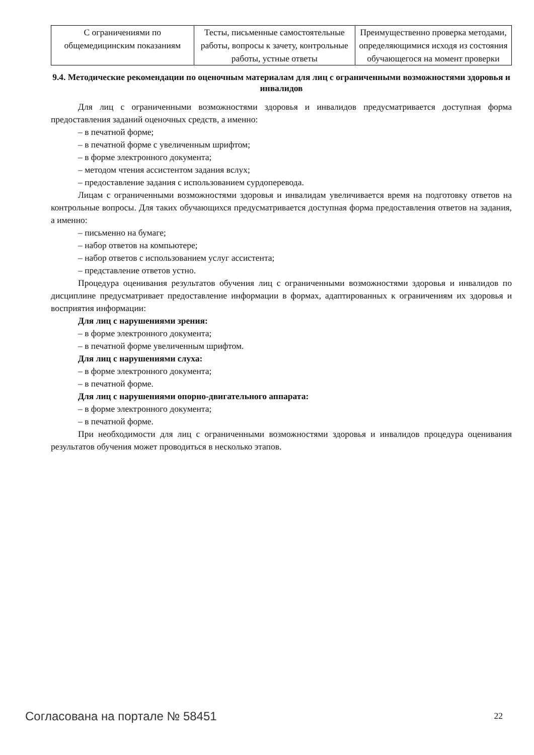| С ограничениями по общемедицинским показаниям | Тесты, письменные самостоятельные работы, вопросы к зачету, контрольные работы, устные ответы | Преимущественно проверка методами, определяющимися исходя из состояния обучающегося на момент проверки |
9.4. Методические рекомендации по оценочным материалам для лиц с ограниченными возможностями здоровья и инвалидов
Для лиц с ограниченными возможностями здоровья и инвалидов предусматривается доступная форма предоставления заданий оценочных средств, а именно:
– в печатной форме;
– в печатной форме с увеличенным шрифтом;
– в форме электронного документа;
– методом чтения ассистентом задания вслух;
– предоставление задания с использованием сурдоперевода.
Лицам с ограниченными возможностями здоровья и инвалидам увеличивается время на подготовку ответов на контрольные вопросы. Для таких обучающихся предусматривается доступная форма предоставления ответов на задания, а именно:
– письменно на бумаге;
– набор ответов на компьютере;
– набор ответов с использованием услуг ассистента;
– представление ответов устно.
Процедура оценивания результатов обучения лиц с ограниченными возможностями здоровья и инвалидов по дисциплине предусматривает предоставление информации в формах, адаптированных к ограничениям их здоровья и восприятия информации:
Для лиц с нарушениями зрения:
– в форме электронного документа;
– в печатной форме увеличенным шрифтом.
Для лиц с нарушениями слуха:
– в форме электронного документа;
– в печатной форме.
Для лиц с нарушениями опорно-двигательного аппарата:
– в форме электронного документа;
– в печатной форме.
При необходимости для лиц с ограниченными возможностями здоровья и инвалидов процедура оценивания результатов обучения может проводиться в несколько этапов.
Согласована на портале № 58451 22